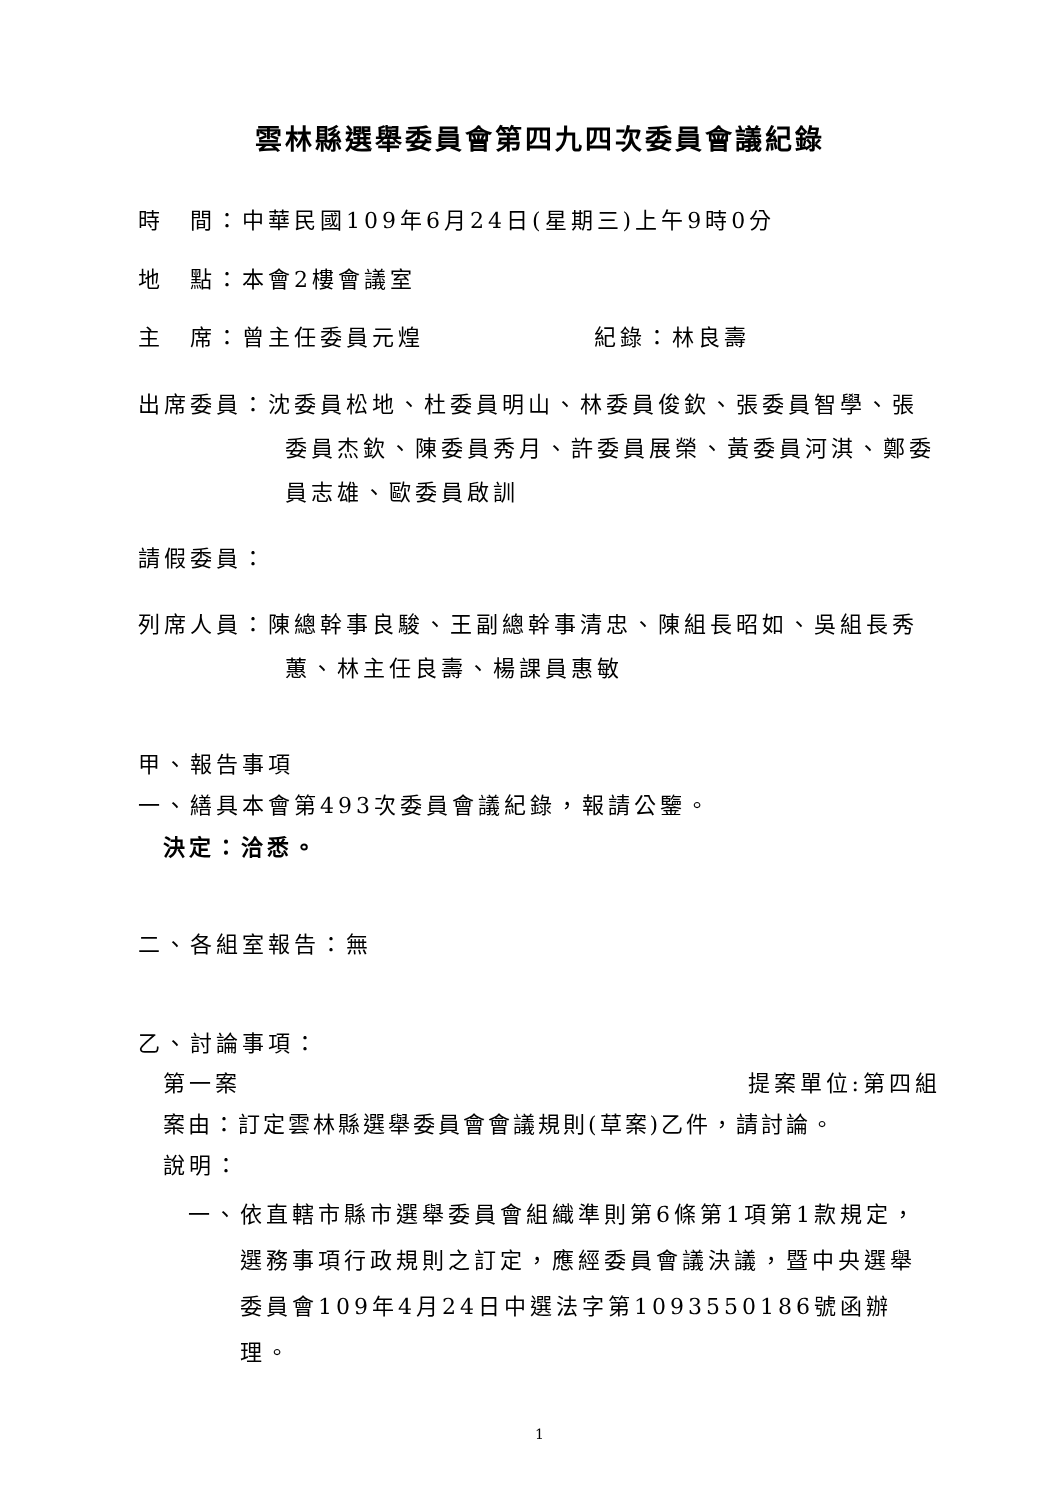雲林縣選舉委員會第四九四次委員會議紀錄
時　間：中華民國109年6月24日(星期三)上午9時0分
地　點：本會2樓會議室
主　席：曾主任委員元煌 紀錄：林良壽
出席委員：沈委員松地、杜委員明山、林委員俊欽、張委員智學、張委員杰欽、陳委員秀月、許委員展榮、黃委員河淇、鄭委員志雄、歐委員啟訓
請假委員：
列席人員：陳總幹事良駿、王副總幹事清忠、陳組長昭如、吳組長秀蕙、林主任良壽、楊課員惠敏
甲、報告事項
一、繕具本會第493次委員會議紀錄，報請公鑒。
決定：洽悉。
二、各組室報告：無
乙、討論事項：
第一案 提案單位:第四組
案由：訂定雲林縣選舉委員會會議規則(草案)乙件，請討論。
說明：
一、依直轄市縣市選舉委員會組織準則第6條第1項第1款規定，選務事項行政規則之訂定，應經委員會議決議，暨中央選舉委員會109年4月24日中選法字第1093550186號函辦理。
1